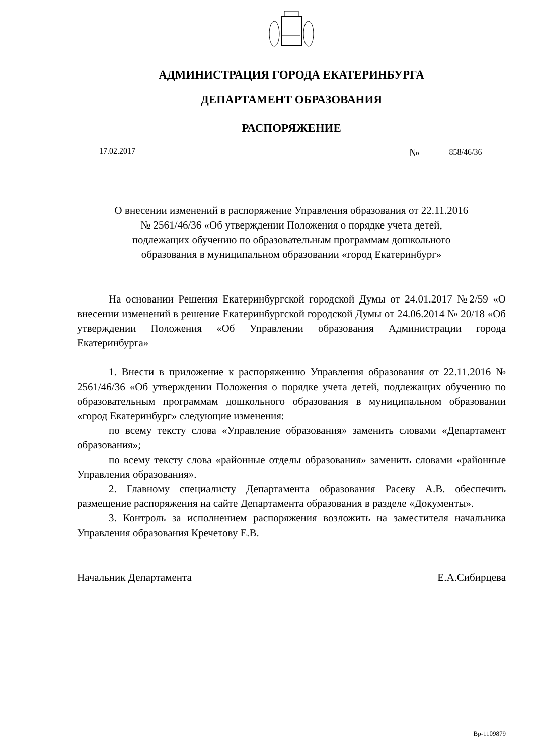АДМИНИСТРАЦИЯ ГОРОДА ЕКАТЕРИНБУРГА
ДЕПАРТАМЕНТ ОБРАЗОВАНИЯ
РАСПОРЯЖЕНИЕ
17.02.2017
№
858/46/36
О внесении изменений в распоряжение Управления образования от 22.11.2016
№ 2561/46/36 «Об утверждении Положения о порядке учета детей,
подлежащих обучению по образовательным программам дошкольного
образования в муниципальном образовании «город Екатеринбург»
На основании Решения Екатеринбургской городской Думы от 24.01.2017 №2/59 «О внесении изменений в решение Екатеринбургской городской Думы от 24.06.2014 № 20/18 «Об утверждении Положения «Об Управлении образования Администрации города Екатеринбурга»
1. Внести в приложение к распоряжению Управления образования от 22.11.2016 № 2561/46/36 «Об утверждении Положения о порядке учета детей, подлежащих обучению по образовательным программам дошкольного образования в муниципальном образовании «город Екатеринбург» следующие изменения:
по всему тексту слова «Управление образования» заменить словами «Департамент образования»;
по всему тексту слова «районные отделы образования» заменить словами «районные Управления образования».
2. Главному специалисту Департамента образования Расеву А.В. обеспечить размещение распоряжения на сайте Департамента образования в разделе «Документы».
3. Контроль за исполнением распоряжения возложить на заместителя начальника Управления образования Кречетову Е.В.
Начальник Департамента Е.А.Сибирцева
Вр-1109879